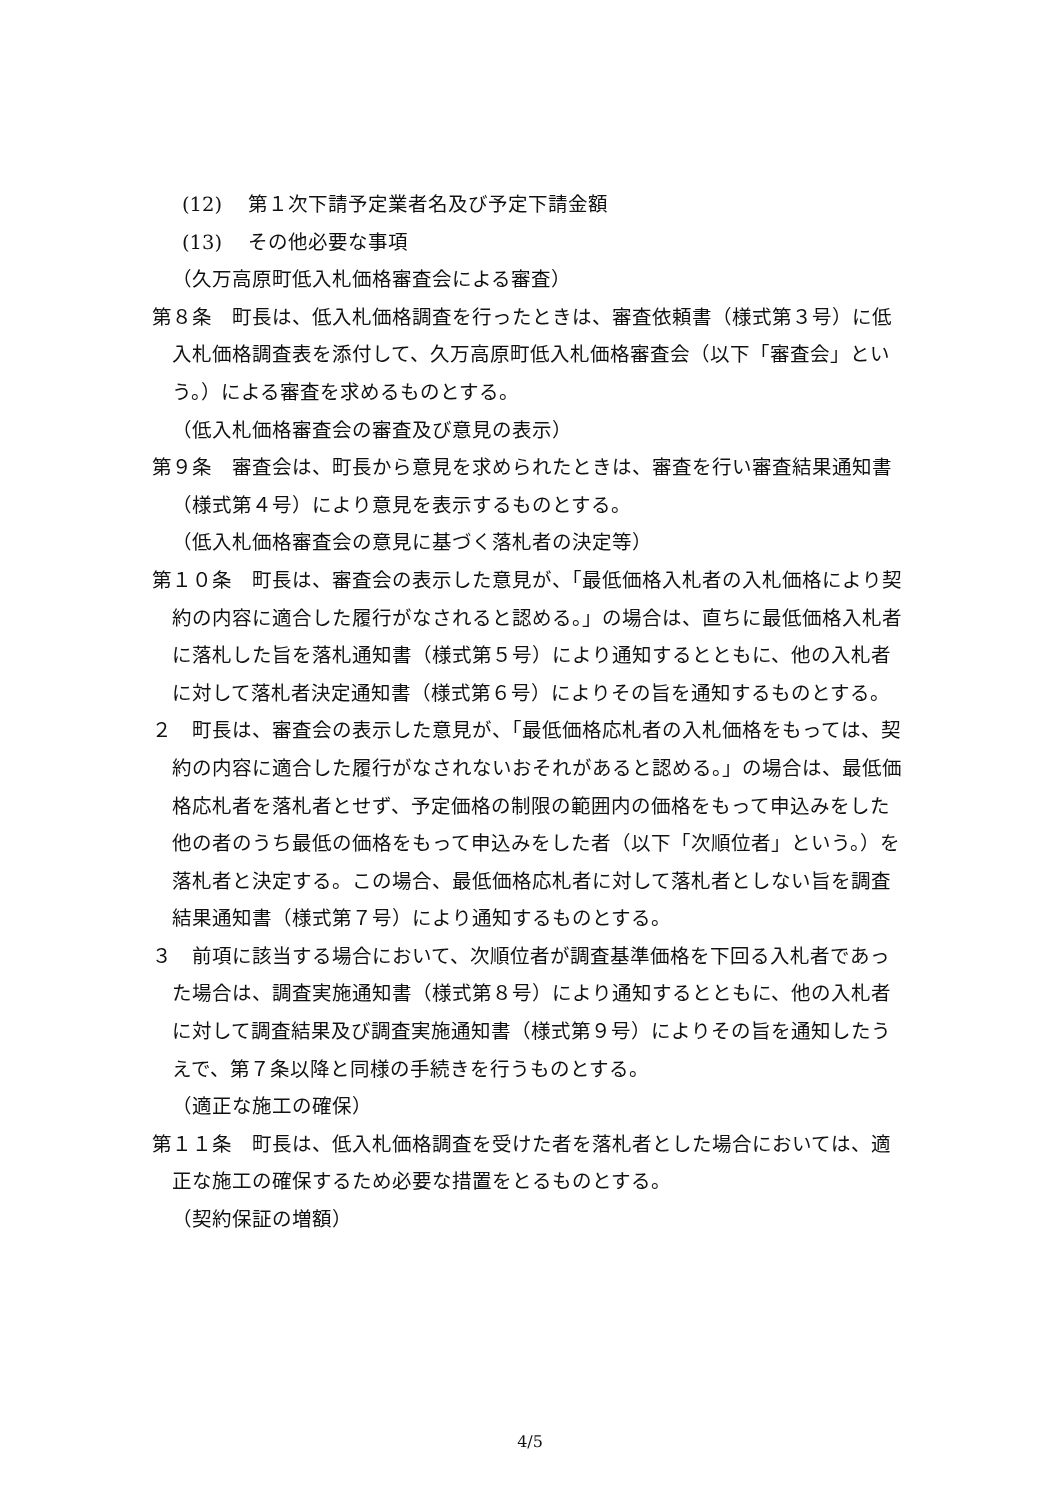(12)　 第１次下請予定業者名及び予定下請金額
(13)　 その他必要な事項
（久万高原町低入札価格審査会による審査）
第８条　町長は、低入札価格調査を行ったときは、審査依頼書（様式第３号）に低入札価格調査表を添付して、久万高原町低入札価格審査会（以下「審査会」という。）による審査を求めるものとする。
（低入札価格審査会の審査及び意見の表示）
第９条　審査会は、町長から意見を求められたときは、審査を行い審査結果通知書（様式第４号）により意見を表示するものとする。
（低入札価格審査会の意見に基づく落札者の決定等）
第１０条　町長は、審査会の表示した意見が、「最低価格入札者の入札価格により契約の内容に適合した履行がなされると認める。」の場合は、直ちに最低価格入札者に落札した旨を落札通知書（様式第５号）により通知するとともに、他の入札者に対して落札者決定通知書（様式第６号）によりその旨を通知するものとする。
２　町長は、審査会の表示した意見が、「最低価格応札者の入札価格をもっては、契約の内容に適合した履行がなされないおそれがあると認める。」の場合は、最低価格応札者を落札者とせず、予定価格の制限の範囲内の価格をもって申込みをした他の者のうち最低の価格をもって申込みをした者（以下「次順位者」という。）を落札者と決定する。この場合、最低価格応札者に対して落札者としない旨を調査結果通知書（様式第７号）により通知するものとする。
３　前項に該当する場合において、次順位者が調査基準価格を下回る入札者であった場合は、調査実施通知書（様式第８号）により通知するとともに、他の入札者に対して調査結果及び調査実施通知書（様式第９号）によりその旨を通知したうえで、第７条以降と同様の手続きを行うものとする。
（適正な施工の確保）
第１１条　町長は、低入札価格調査を受けた者を落札者とした場合においては、適正な施工の確保するため必要な措置をとるものとする。
（契約保証の増額）
4/5